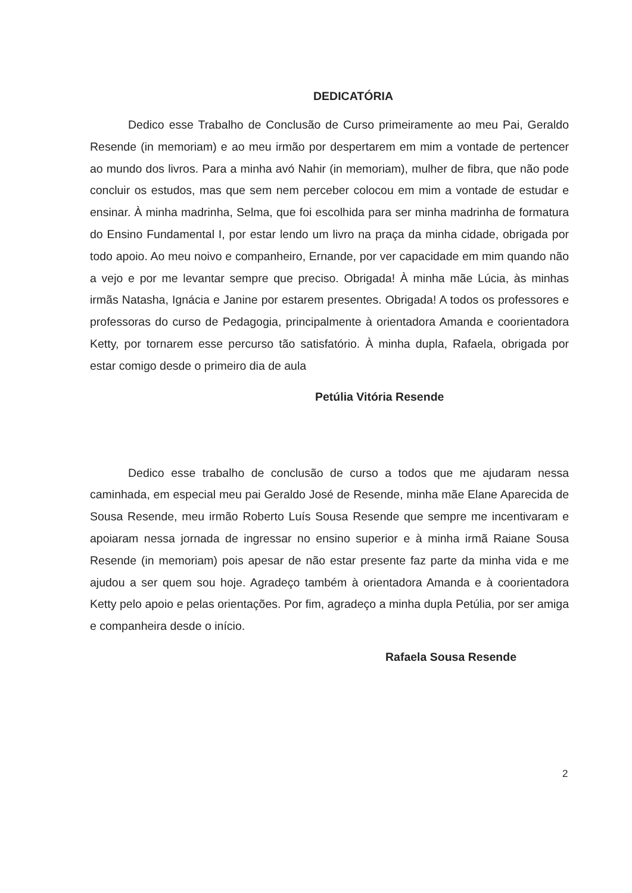DEDICATÓRIA
Dedico esse Trabalho de Conclusão de Curso primeiramente ao meu Pai, Geraldo Resende (in memoriam) e ao meu irmão por despertarem em mim a vontade de pertencer ao mundo dos livros. Para a minha avó Nahir (in memoriam), mulher de fibra, que não pode concluir os estudos, mas que sem nem perceber colocou em mim a vontade de estudar e ensinar. À minha madrinha, Selma, que foi escolhida para ser minha madrinha de formatura do Ensino Fundamental I, por estar lendo um livro na praça da minha cidade, obrigada por todo apoio. Ao meu noivo e companheiro, Ernande, por ver capacidade em mim quando não a vejo e por me levantar sempre que preciso. Obrigada! À minha mãe Lúcia, às minhas irmãs Natasha, Ignácia e Janine por estarem presentes. Obrigada! A todos os professores e professoras do curso de Pedagogia, principalmente à orientadora Amanda e coorientadora Ketty, por tornarem esse percurso tão satisfatório. À minha dupla, Rafaela, obrigada por estar comigo desde o primeiro dia de aula
Petúlia Vitória Resende
Dedico esse trabalho de conclusão de curso a todos que me ajudaram nessa caminhada, em especial meu pai Geraldo José de Resende, minha mãe Elane Aparecida de Sousa Resende, meu irmão Roberto Luís Sousa Resende que sempre me incentivaram e apoiaram nessa jornada de ingressar no ensino superior e à minha irmã Raiane Sousa Resende (in memoriam) pois apesar de não estar presente faz parte da minha vida e me ajudou a ser quem sou hoje. Agradeço também à orientadora Amanda e à coorientadora Ketty pelo apoio e pelas orientações. Por fim, agradeço a minha dupla Petúlia, por ser amiga e companheira desde o início.
Rafaela Sousa Resende
2